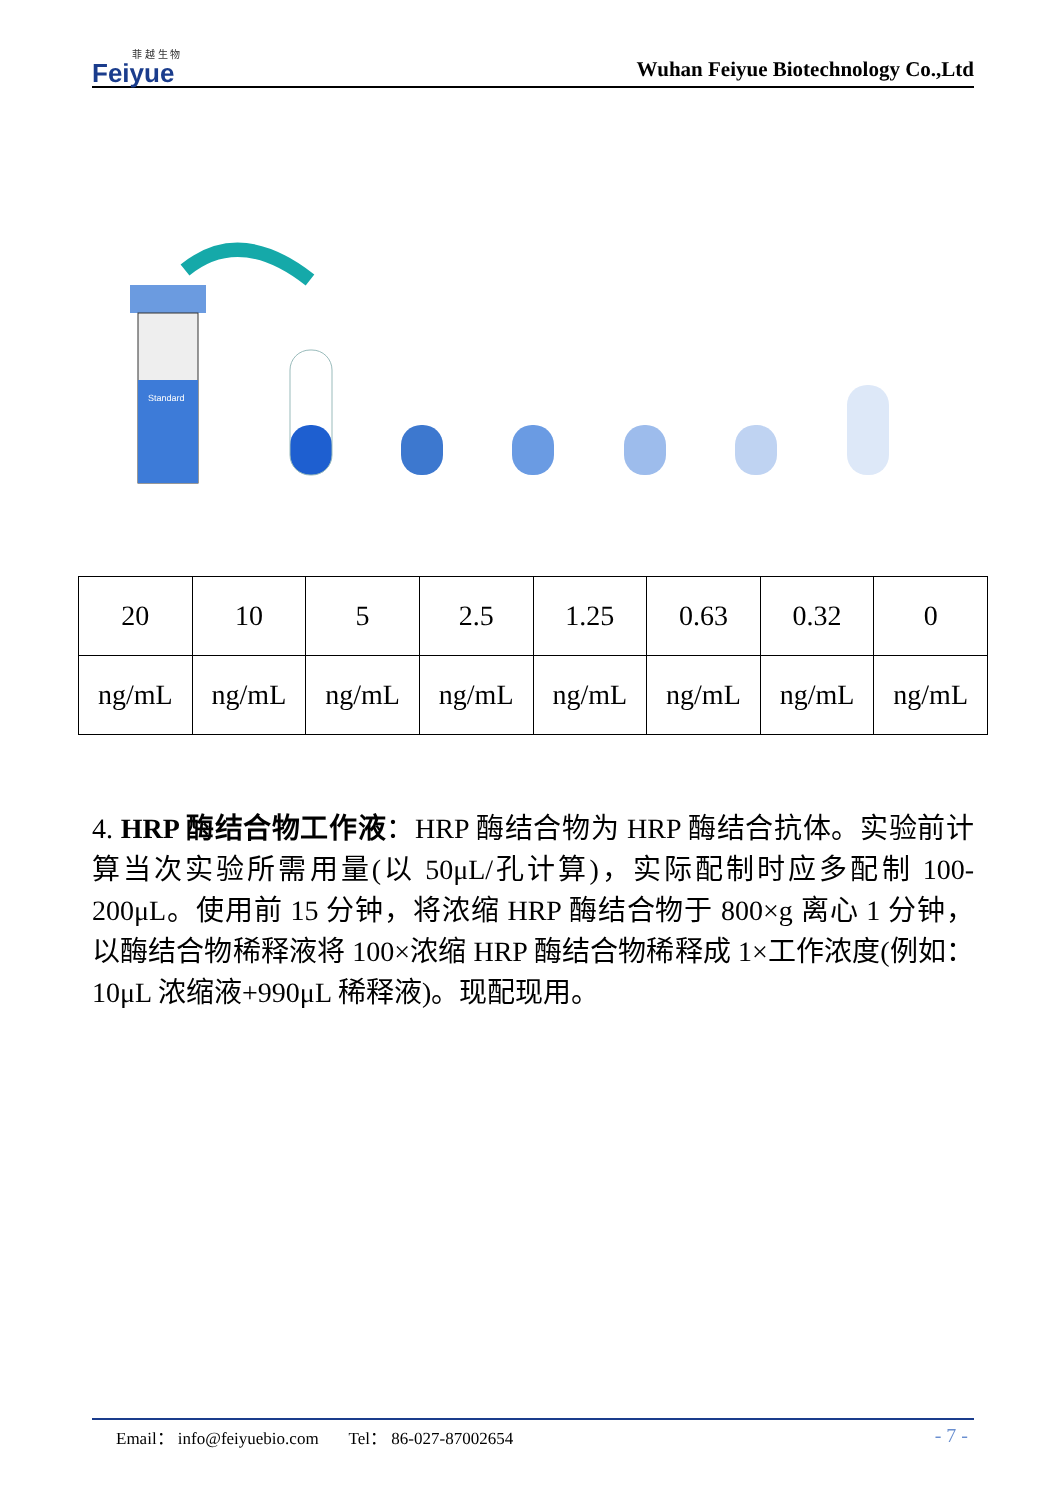菲 越 生 物
Feiyue
Wuhan Feiyue Biotechnology Co.,Ltd
Standard
| 20 | 10 | 5 | 2.5 | 1.25 | 0.63 | 0.32 | 0 |
| ng/mL | ng/mL | ng/mL | ng/mL | ng/mL | ng/mL | ng/mL | ng/mL |
4. HRP 酶结合物工作液：HRP 酶结合物为 HRP 酶结合抗体。实验前计算当次实验所需用量(以 50μL/孔计算)，实际配制时应多配制 100-200μL。使用前 15 分钟，将浓缩 HRP 酶结合物于 800×g 离心 1 分钟，以酶结合物稀释液将 100×浓缩 HRP 酶结合物稀释成 1×工作浓度(例如：10μL 浓缩液+990μL 稀释液)。现配现用。
Email： info@feiyuebio.com Tel： 86-027-87002654 - 7 -